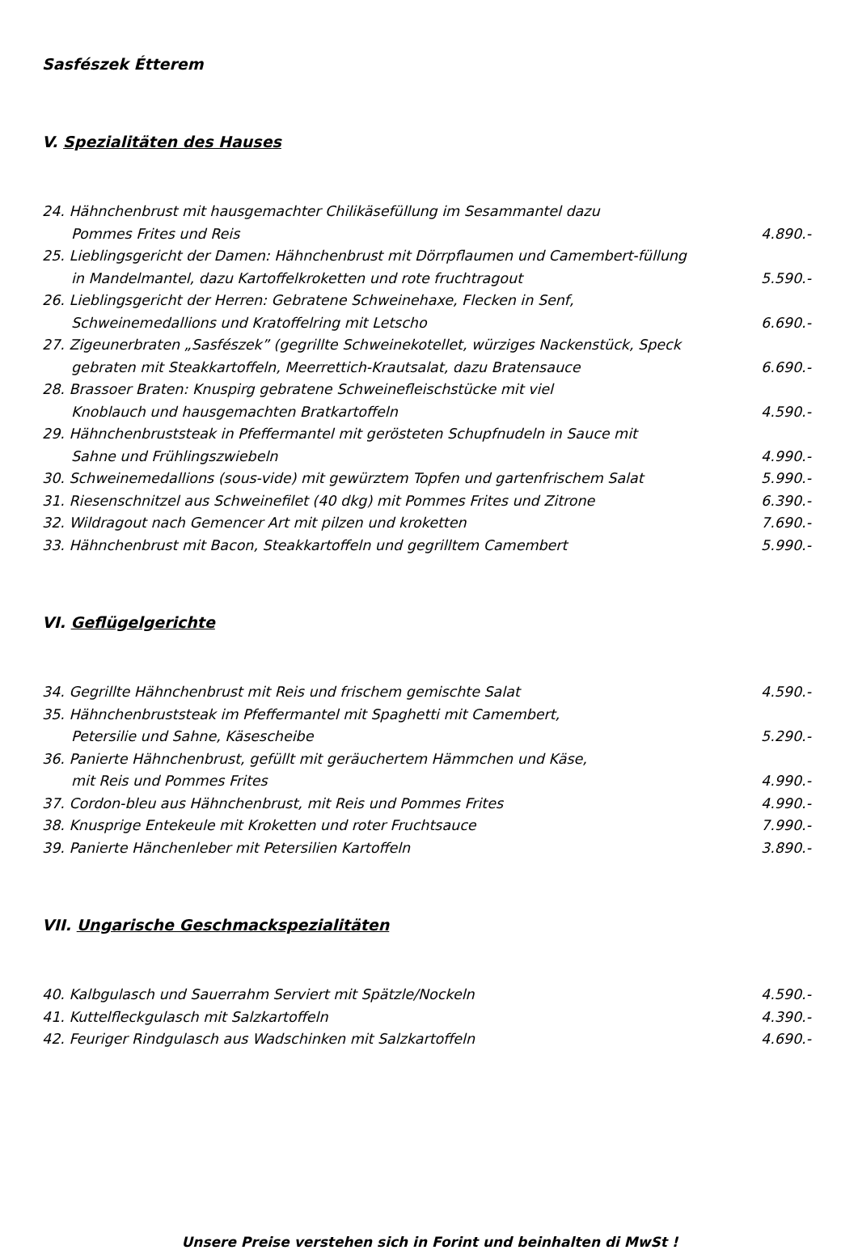Sasfészek Étterem
V. Spezialitäten des Hauses
24. Hähnchenbrust mit hausgemachter Chilikäsefüllung im Sesammantel dazu
Pommes Frites und Reis
4.890.-
25. Lieblingsgericht der Damen: Hähnchenbrust mit Dörrpflaumen und Camembert-füllung
in Mandelmantel, dazu Kartoffelkroketten und rote fruchtragout
5.590.-
26. Lieblingsgericht der Herren: Gebratene Schweinehaxe, Flecken in Senf,
Schweinemedallions und Kratoffelring mit Letscho
6.690.-
27. Zigeunerbraten „Sasfészek” (gegrillte Schweinekotellet, würziges Nackenstück, Speck
gebraten mit Steakkartoffeln, Meerrettich-Krautsalat, dazu Bratensauce
6.690.-
28. Brassoer Braten: Knuspirg gebratene Schweinefleischstücke mit viel
Knoblauch und hausgemachten Bratkartoffeln
4.590.-
29. Hähnchenbruststeak in Pfeffermantel mit gerösteten Schupfnudeln in Sauce mit
Sahne und Frühlingszwiebeln
4.990.-
30. Schweinemedallions (sous-vide) mit gewürztem Topfen und gartenfrischem Salat 5.990.-
31. Riesenschnitzel aus Schweinefilet (40 dkg) mit Pommes Frites und Zitrone 6.390.-
32. Wildragout nach Gemencer Art mit pilzen und kroketten 7.690.-
33. Hähnchenbrust mit Bacon, Steakkartoffeln und gegrilltem Camembert 5.990.-
VI. Geflügelgerichte
34. Gegrillte Hähnchenbrust mit Reis und frischem gemischte Salat 4.590.-
35. Hähnchenbruststeak im Pfeffermantel mit Spaghetti mit Camembert,
Petersilie und Sahne, Käsescheibe
5.290.-
36. Panierte Hähnchenbrust, gefüllt mit geräuchertem Hämmchen und Käse,
mit Reis und Pommes Frites
4.990.-
37. Cordon-bleu aus Hähnchenbrust, mit Reis und Pommes Frites 4.990.-
38. Knusprige Entekeule mit Kroketten und roter Fruchtsauce 7.990.-
39. Panierte Hänchenleber mit Petersilien Kartoffeln 3.890.-
VII. Ungarische Geschmackspezialitäten
40. Kalbgulasch und Sauerrahm Serviert mit Spätzle/Nockeln 4.590.-
41. Kuttelfleckgulasch mit Salzkartoffeln 4.390.-
42. Feuriger Rindgulasch aus Wadschinken mit Salzkartoffeln 4.690.-
Unsere Preise verstehen sich in Forint und beinhalten di MwSt !